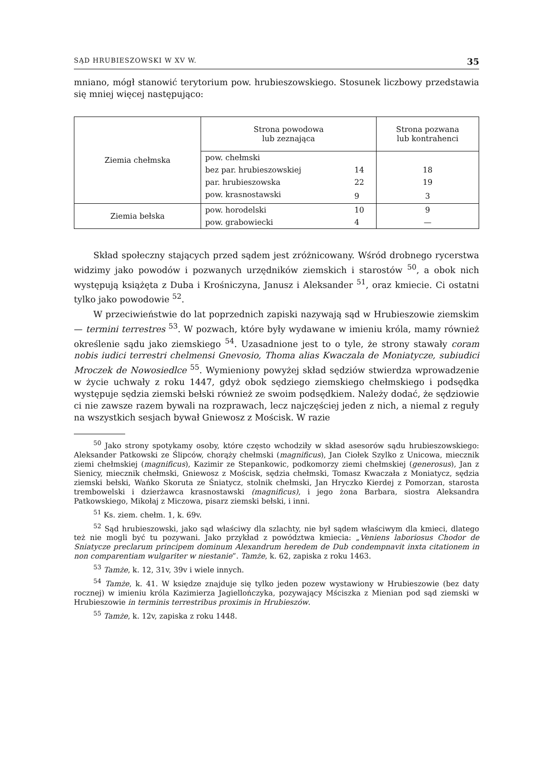SĄD HRUBIESZOWSKI W XV W. 35
mniano, mógł stanowić terytorium pow. hrubieszowskiego. Stosunek liczbowy przedstawia się mniej więcej następująco:
| Ziemia chełmska | Strona powodowa lub zeznająca | | Strona pozwana lub kontrahenci |
| | pow. chełmski | | |
| | bez par. hrubieszowskiej | 14 | 18 |
| | par. hrubieszowska | 22 | 19 |
| | pow. krasnostawski | 9 | 3 |
| Ziemia bełska | pow. horodelski | 10 | 9 |
| | pow. grabowiecki | 4 | — |
Skład społeczny stających przed sądem jest zróżnicowany. Wśród drobnego rycerstwa widzimy jako powodów i pozwanych urzędników ziemskich i starostów <sup>50</sup>, a obok nich występują książęta z Duba i Krośniczyna, Janusz i Aleksander <sup>51</sup>, oraz kmiecie. Ci ostatni tylko jako powodowie <sup>52</sup>.
W przeciwieństwie do lat poprzednich zapiski nazywają sąd w Hrubieszowie ziemskim — termini terrestres <sup>53</sup>. W pozwach, które były wydawane w imieniu króla, mamy również określenie sądu jako ziemskiego <sup>54</sup>. Uzasadnione jest to o tyle, że strony stawały coram nobis iudici terrestri chelmensi Gnevosio, Thoma alias Kwaczala de Moniatycze, subiudici Mroczek de Nowosiedlce <sup>55</sup>. Wymieniony powyżej skład sędziów stwierdza wprowadzenie w życie uchwały z roku 1447, gdyż obok sędziego ziemskiego chełmskiego i podsędka występuje sędzia ziemski bełski również ze swoim podsędkiem. Należy dodać, że sędziowie ci nie zawsze razem bywali na rozprawach, lecz najczęściej jeden z nich, a niemal z reguły na wszystkich sesjach bywał Gniewosz z Mościsk. W razie
<sup>50</sup> Jako strony spotykamy osoby, które często wchodziły w skład asesorów sądu hrubieszowskiego: Aleksander Patkowski ze Ślipców, chorąży chełmski (magnificus), Jan Ciołek Szylko z Unicowa, miecznik ziemi chełmskiej (magnificus), Kazimir ze Stepankowic, podkomorzy ziemi chełmskiej (generosus), Jan z Sienicy, miecznik chełmski, Gniewosz z Mościsk, sędzia chełmski, Tomasz Kwaczała z Moniatycz, sędzia ziemski bełski, Wańko Skoruta ze Śniatycz, stolnik chełmski, Jan Hryczko Kierdej z Pomorzan, starosta trembowelski i dzierżawca krasnostawski (magnificus), i jego żona Barbara, siostra Aleksandra Patkowskiego, Mikołaj z Miczowa, pisarz ziemski bełski, i inni.
<sup>51</sup> Ks. ziem. chełm. 1, k. 69v.
<sup>52</sup> Sąd hrubieszowski, jako sąd właściwy dla szlachty, nie był sądem właściwym dla kmieci, dlatego też nie mogli być tu pozywani. Jako przykład z powództwa kmiecia: „Veniens laboriosus Chodor de Sniatycze preclarum principem dominum Alexandrum heredem de Dub condempnavit inxta citationem in non comparentiam wulgariter w niestanie”. Tamże, k. 62, zapiska z roku 1463.
<sup>53</sup> Tamże, k. 12, 31v, 39v i wiele innych.
<sup>54</sup> Tamże, k. 41. W księdze znajduje się tylko jeden pozew wystawiony w Hrubieszowie (bez daty rocznej) w imieniu króla Kazimierza Jagiellończyka, pozywający Mściszka z Mienian pod sąd ziemski w Hrubieszowie in terminis terrestribus proximis in Hrubieszów.
<sup>55</sup> Tamże, k. 12v, zapiska z roku 1448.